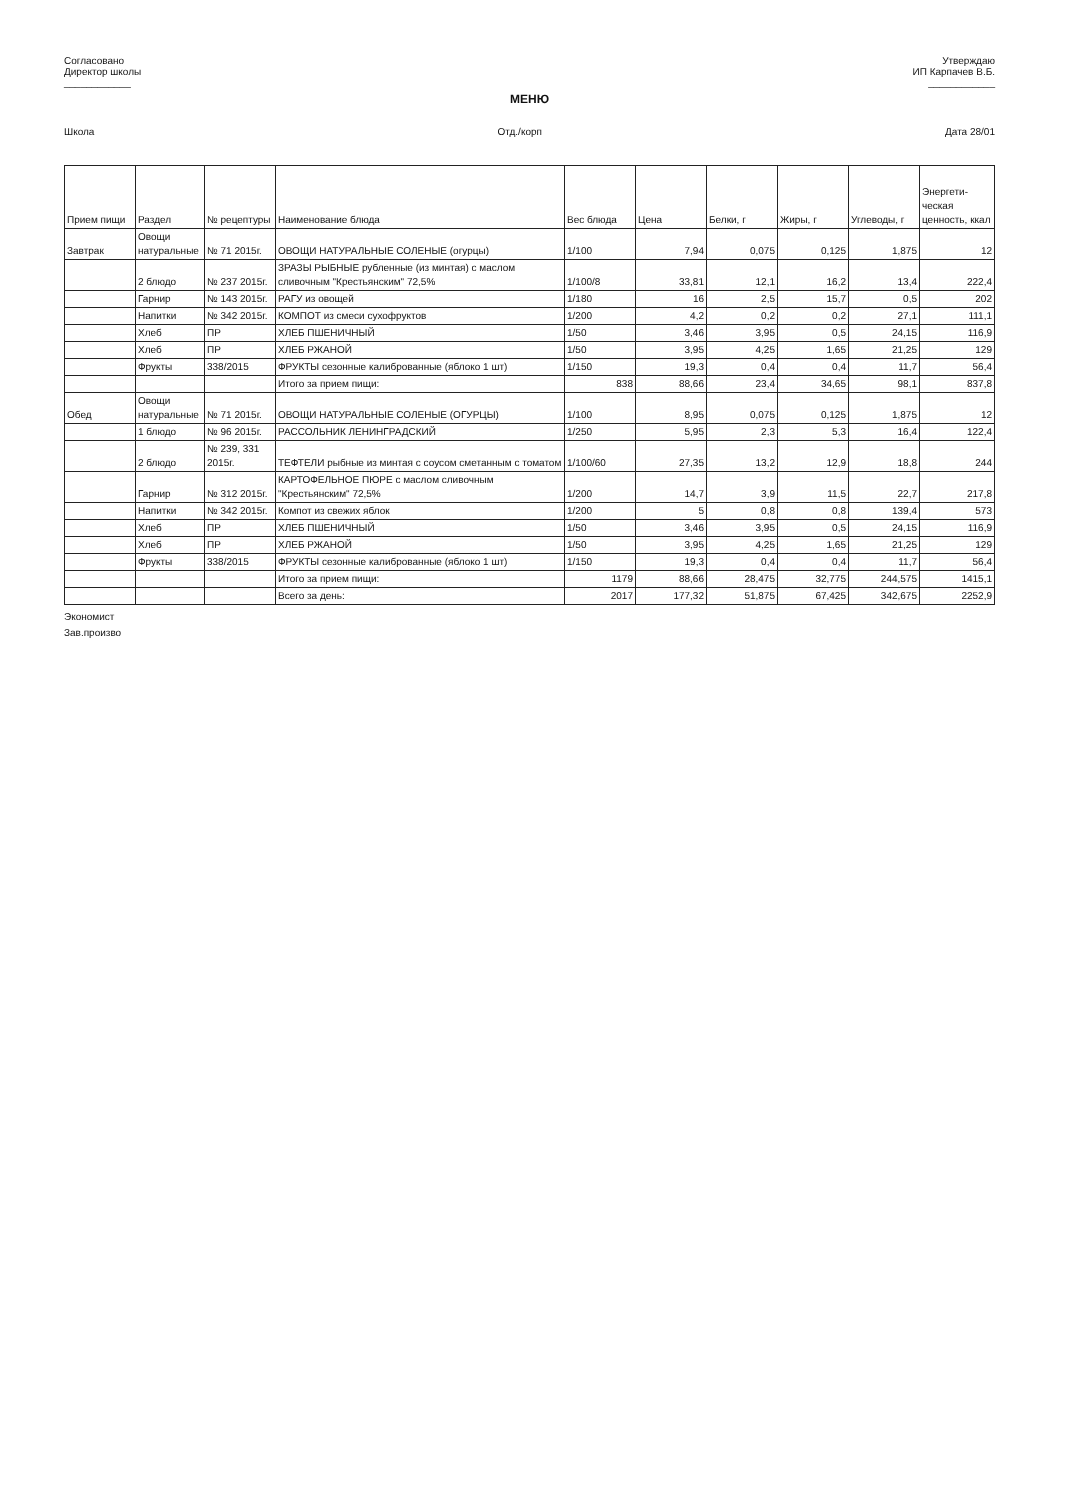Согласовано
Директор школы
____________
Утверждаю
ИП Карпачев В.Б.
____________
МЕНЮ
Школа Отд./корп Дата 28/01
| Прием пищи | Раздел | № рецептуры | Наименование блюда | Вес блюда | Цена | Белки, г | Жиры, г | Углеводы, г | Энергети-ческая ценность, ккал |
| --- | --- | --- | --- | --- | --- | --- | --- | --- | --- |
| Завтрак | Овощи натуральные | № 71 2015г. | ОВОЩИ НАТУРАЛЬНЫЕ СОЛЕНЫЕ (огурцы) | 1/100 | 7,94 | 0,075 | 0,125 | 1,875 | 12 |
| | 2 блюдо | № 237 2015г. | ЗРАЗЫ РЫБНЫЕ рубленные (из минтая) с маслом сливочным "Крестьянским" 72,5% | 1/100/8 | 33,81 | 12,1 | 16,2 | 13,4 | 222,4 |
| | Гарнир | № 143 2015г. | РАГУ из овощей | 1/180 | 16 | 2,5 | 15,7 | 0,5 | 202 |
| | Напитки | № 342 2015г. | КОМПОТ из смеси сухофруктов | 1/200 | 4,2 | 0,2 | 0,2 | 27,1 | 111,1 |
| | Хлеб | ПР | ХЛЕБ ПШЕНИЧНЫЙ | 1/50 | 3,46 | 3,95 | 0,5 | 24,15 | 116,9 |
| | Хлеб | ПР | ХЛЕБ РЖАНОЙ | 1/50 | 3,95 | 4,25 | 1,65 | 21,25 | 129 |
| | Фрукты | 338/2015 | ФРУКТЫ сезонные калиброванные (яблоко 1 шт) | 1/150 | 19,3 | 0,4 | 0,4 | 11,7 | 56,4 |
| | | | Итого за прием пищи: | 838 | 88,66 | 23,4 | 34,65 | 98,1 | 837,8 |
| Обед | Овощи натуральные | № 71 2015г. | ОВОЩИ НАТУРАЛЬНЫЕ СОЛЕНЫЕ (ОГУРЦЫ) | 1/100 | 8,95 | 0,075 | 0,125 | 1,875 | 12 |
| | 1 блюдо | № 96 2015г. | РАССОЛЬНИК ЛЕНИНГРАДСКИЙ | 1/250 | 5,95 | 2,3 | 5,3 | 16,4 | 122,4 |
| | 2 блюдо | № 239, 331 2015г. | ТЕФТЕЛИ рыбные из минтая с соусом сметанным с томатом | 1/100/60 | 27,35 | 13,2 | 12,9 | 18,8 | 244 |
| | Гарнир | № 312 2015г. | КАРТОФЕЛЬНОЕ ПЮРЕ с маслом сливочным "Крестьянским" 72,5% | 1/200 | 14,7 | 3,9 | 11,5 | 22,7 | 217,8 |
| | Напитки | № 342 2015г. | Компот из свежих яблок | 1/200 | 5 | 0,8 | 0,8 | 139,4 | 573 |
| | Хлеб | ПР | ХЛЕБ ПШЕНИЧНЫЙ | 1/50 | 3,46 | 3,95 | 0,5 | 24,15 | 116,9 |
| | Хлеб | ПР | ХЛЕБ РЖАНОЙ | 1/50 | 3,95 | 4,25 | 1,65 | 21,25 | 129 |
| | Фрукты | 338/2015 | ФРУКТЫ сезонные калиброванные (яблоко 1 шт) | 1/150 | 19,3 | 0,4 | 0,4 | 11,7 | 56,4 |
| | | | Итого за прием пищи: | 1179 | 88,66 | 28,475 | 32,775 | 244,575 | 1415,1 |
| | | | Всего за день: | 2017 | 177,32 | 51,875 | 67,425 | 342,675 | 2252,9 |
Экономист
Зав.произво